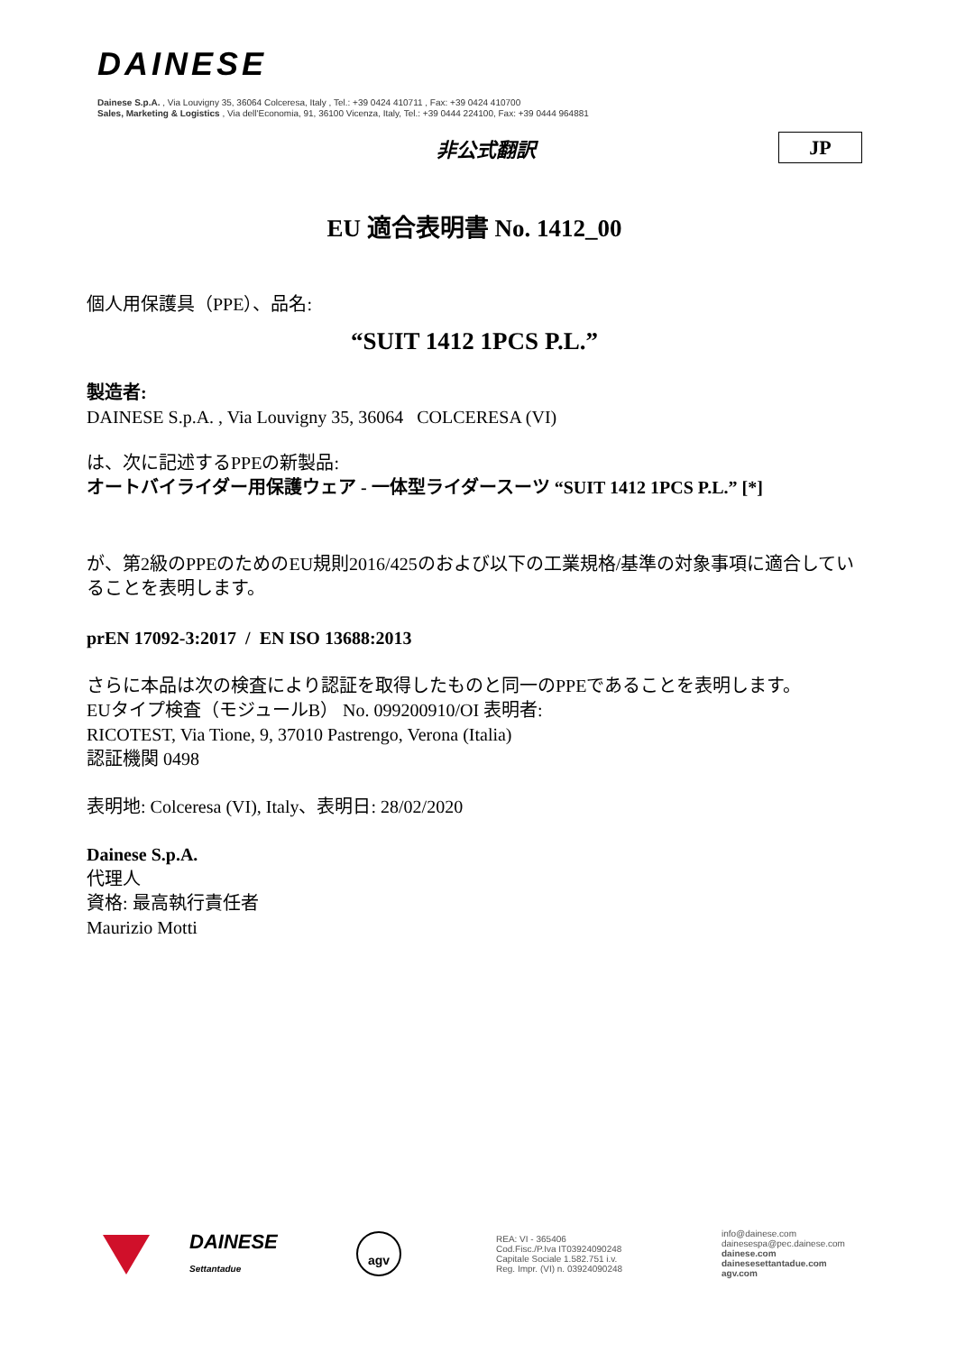DAINESE
Dainese S.p.A. , Via Louvigny 35, 36064 Colceresa, Italy , Tel.: +39 0424 410711 , Fax: +39 0424 410700
Sales, Marketing & Logistics , Via dell'Economia, 91, 36100 Vicenza, Italy, Tel.: +39 0444 224100, Fax: +39 0444 964881
非公式翻訳 JP
EU 適合表明書 No. 1412_00
個人用保護具（PPE）、品名:
“SUIT 1412 1PCS P.L.”
製造者:
DAINESE S.p.A. , Via Louvigny 35, 36064 COLCERESA (VI)
は、次に記述するPPEの新製品:
オートバイライダー用保護ウェア - 一体型ライダースーツ “SUIT 1412 1PCS P.L.” [*]
が、第2級のPPEのためのEU規則2016/425のおよび以下の工業規格/基準の対象事項に適合していることを表明します。
prEN 17092-3:2017 / EN ISO 13688:2013
さらに本品は次の検査により認証を取得したものと同一のPPEであることを表明します。
EUタイプ検査（モジュールB） No. 099200910/OI 表明者:
RICOTEST, Via Tione, 9, 37010 Pastrengo, Verona (Italia)
認証機関 0498
表明地: Colceresa (VI), Italy、表明日: 28/02/2020
Dainese S.p.A.
代理人
資格: 最高執行責任者
Maurizio Motti
DAINESE
Settantadue
agv
REA: VI - 365406
Cod.Fisc./P.Iva IT03924090248
Capitale Sociale 1.582.751 i.v.
Reg. Impr. (VI) n. 03924090248
info@dainese.com
dainesespa@pec.dainese.com
dainese.com
dainesesettantadue.com
agv.com